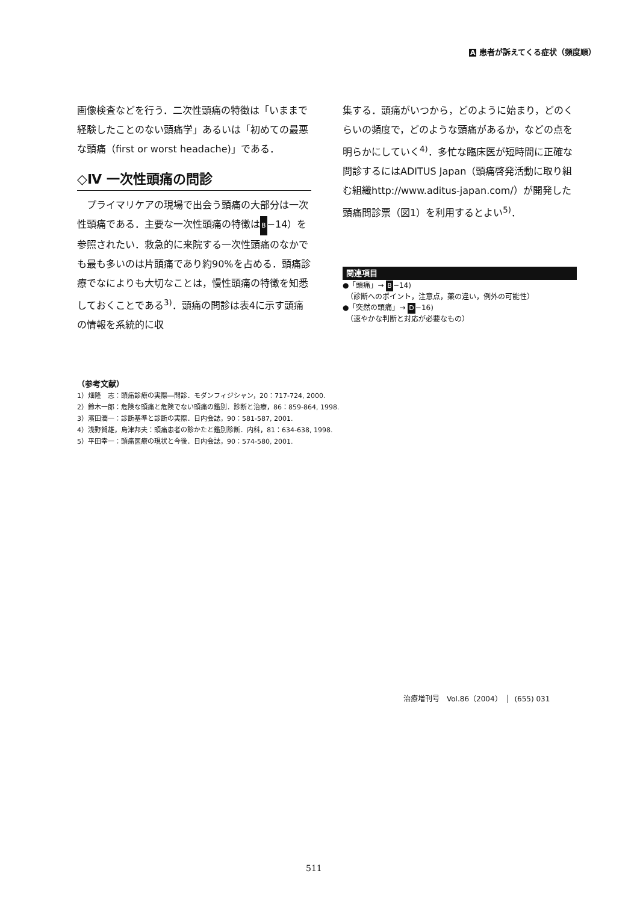A 患者が訴えてくる症状（頻度順）
画像検査などを行う．二次性頭痛の特徴は「いままで経験したことのない頭痛学」あるいは「初めての最悪な頭痛（first or worst headache)」である．
◇Ⅳ 一次性頭痛の問診
　プライマリケアの現場で出会う頭痛の大部分は一次性頭痛である．主要な一次性頭痛の特徴はB−14）を参照されたい．救急的に来院する一次性頭痛のなかでも最も多いのは片頭痛であり約90%を占める．頭痛診療でなによりも大切なことは，慢性頭痛の特徴を知悉しておくことである<sup>3)</sup>．頭痛の問診は表4に示す頭痛の情報を系統的に収
集する．頭痛がいつから，どのように始まり，どのくらいの頻度で，どのような頭痛があるか，などの点を明らかにしていく<sup>4)</sup>．多忙な臨床医が短時間に正確な問診するにはADITUS Japan（頭痛啓発活動に取り組む組織http://www.aditus-japan.com/）が開発した頭痛問診票（図1）を利用するとよい<sup>5)</sup>．
関連項目
●「頭痛」→ B−14)
　（診断へのポイント，注意点，薬の違い，例外の可能性）
●「突然の頭痛」→ D−16)
　（速やかな判断と対応が必要なもの）
（参考文献）
1）畑隆　志：頭痛診療の実際―問診．モダンフィジシャン，20：717-724, 2000.
2）鈴木一郎：危険な頭痛と危険でない頭痛の鑑別．診断と治療，86：859-864, 1998.
3）濱田潤一：診断基準と診断の実際．日内会誌，90：581-587, 2001.
4）浅野賀雄，島津邦夫：頭痛患者の診かたと鑑別診断．内科，81：634-638, 1998.
5）平田幸一：頭痛医療の現状と今後．日内会誌，90：574-580, 2001.
治療増刊号　Vol.86（2004） (655) 031
511